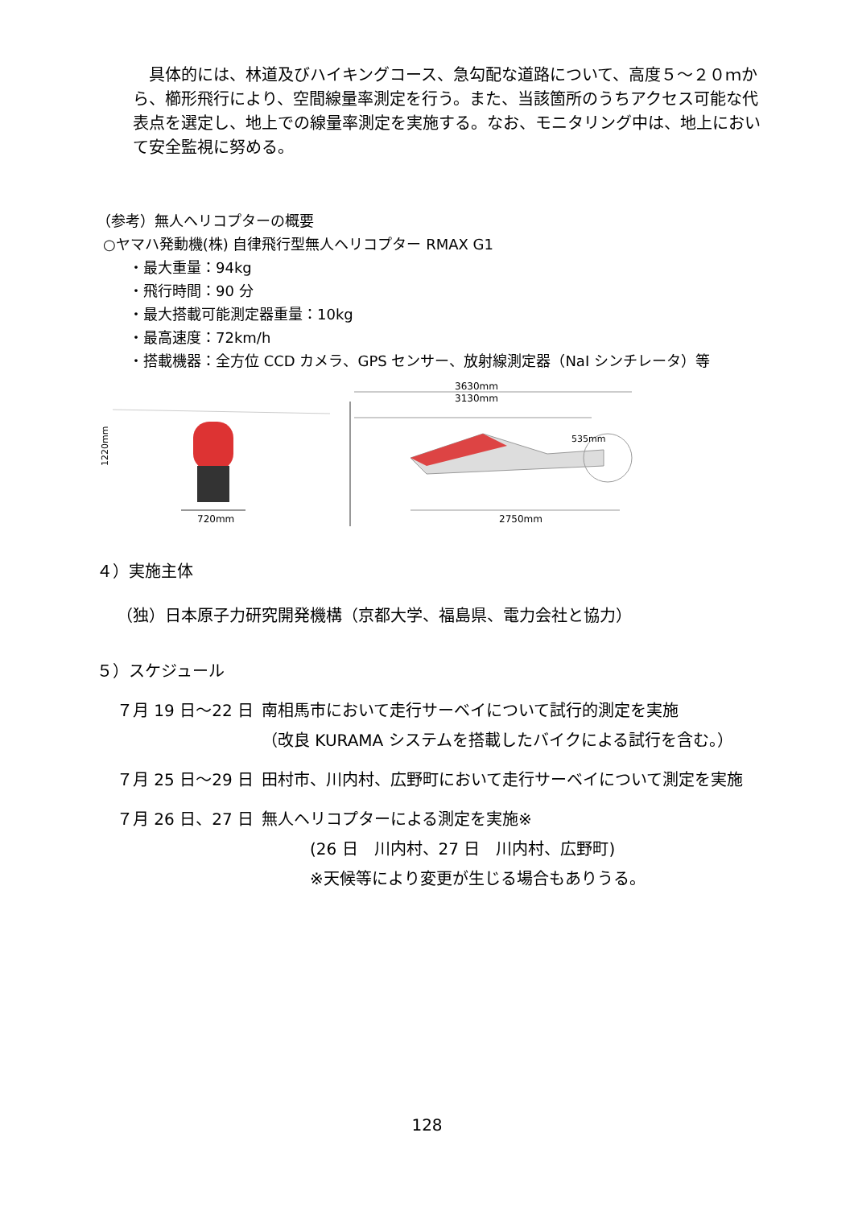具体的には、林道及びハイキングコース、急勾配な道路について、高度５～２０ｍから、櫛形飛行により、空間線量率測定を行う。また、当該箇所のうちアクセス可能な代表点を選定し、地上での線量率測定を実施する。なお、モニタリング中は、地上において安全監視に努める。
（参考）無人ヘリコプターの概要
○ヤマハ発動機(株) 自律飛行型無人ヘリコプター RMAX G1
・最大重量：94kg
・飛行時間：90 分
・最大搭載可能測定器重量：10kg
・最高速度：72km/h
・搭載機器：全方位 CCD カメラ、GPS センサー、放射線測定器（NaI シンチレータ）等
1220mm
720mm
3630mm
3130mm
535mm
2750mm
４）実施主体
（独）日本原子力研究開発機構（京都大学、福島県、電力会社と協力）
５）スケジュール
７月 19 日～22 日
南相馬市において走行サーベイについて試行的測定を実施
（改良 KURAMA システムを搭載したバイクによる試行を含む。）
７月 25 日～29 日
田村市、川内村、広野町において走行サーベイについて測定を実施
７月 26 日、27 日
無人ヘリコプターによる測定を実施※
(26 日　川内村、27 日　川内村、広野町)
※天候等により変更が生じる場合もありうる。
128